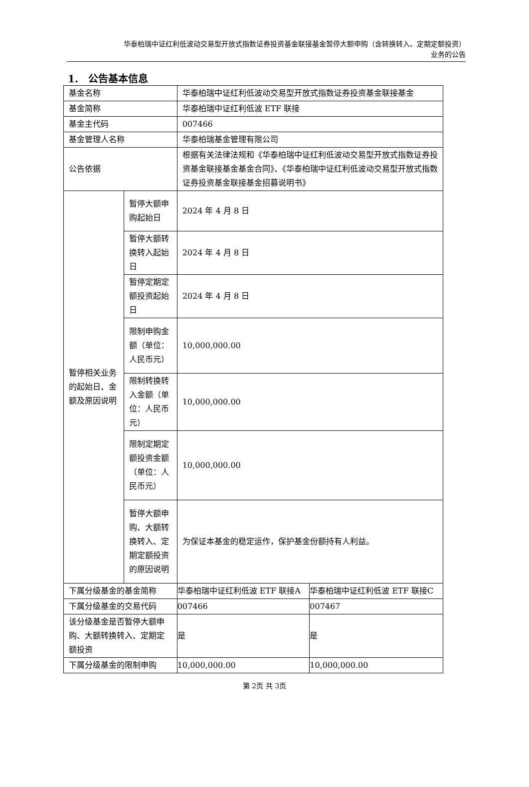华泰柏瑞中证红利低波动交易型开放式指数证券投资基金联接基金暂停大额申购（含转换转入、定期定额投资）
业务的公告
1.　公告基本信息
| 基金名称 | | 华泰柏瑞中证红利低波动交易型开放式指数证券投资基金联接基金 | |
| 基金简称 | | 华泰柏瑞中证红利低波 ETF 联接 | |
| 基金主代码 | | 007466 | |
| 基金管理人名称 | | 华泰柏瑞基金管理有限公司 | |
| 公告依据 | | 根据有关法律法规和《华泰柏瑞中证红利低波动交易型开放式指数证券投资基金联接基金基金合同》、《华泰柏瑞中证红利低波动交易型开放式指数证券投资基金联接基金招募说明书》 | |
| 暂停相关业务的起始日、金额及原因说明 | 暂停大额申购起始日 | 2024 年 4 月 8 日 | |
| | 暂停大额转换转入起始日 | 2024 年 4 月 8 日 | |
| | 暂停定期定额投资起始日 | 2024 年 4 月 8 日 | |
| | 限制申购金额（单位：人民币元） | 10,000,000.00 | |
| | 限制转换转入金额（单位：人民币元） | 10,000,000.00 | |
| | 限制定期定额投资金额（单位：人民币元） | 10,000,000.00 | |
| | 暂停大额申购、大额转换转入、定期定额投资的原因说明 | 为保证本基金的稳定运作，保护基金份额持有人利益。 | |
| 下属分级基金的基金简称 | | 华泰柏瑞中证红利低波 ETF 联接A | 华泰柏瑞中证红利低波 ETF 联接C |
| 下属分级基金的交易代码 | | 007466 | 007467 |
| 该分级基金是否暂停大额申购、大额转换转入、定期定额投资 | | 是 | 是 |
| 下属分级基金的限制申购 | | 10,000,000.00 | 10,000,000.00 |
第 2页 共 3页